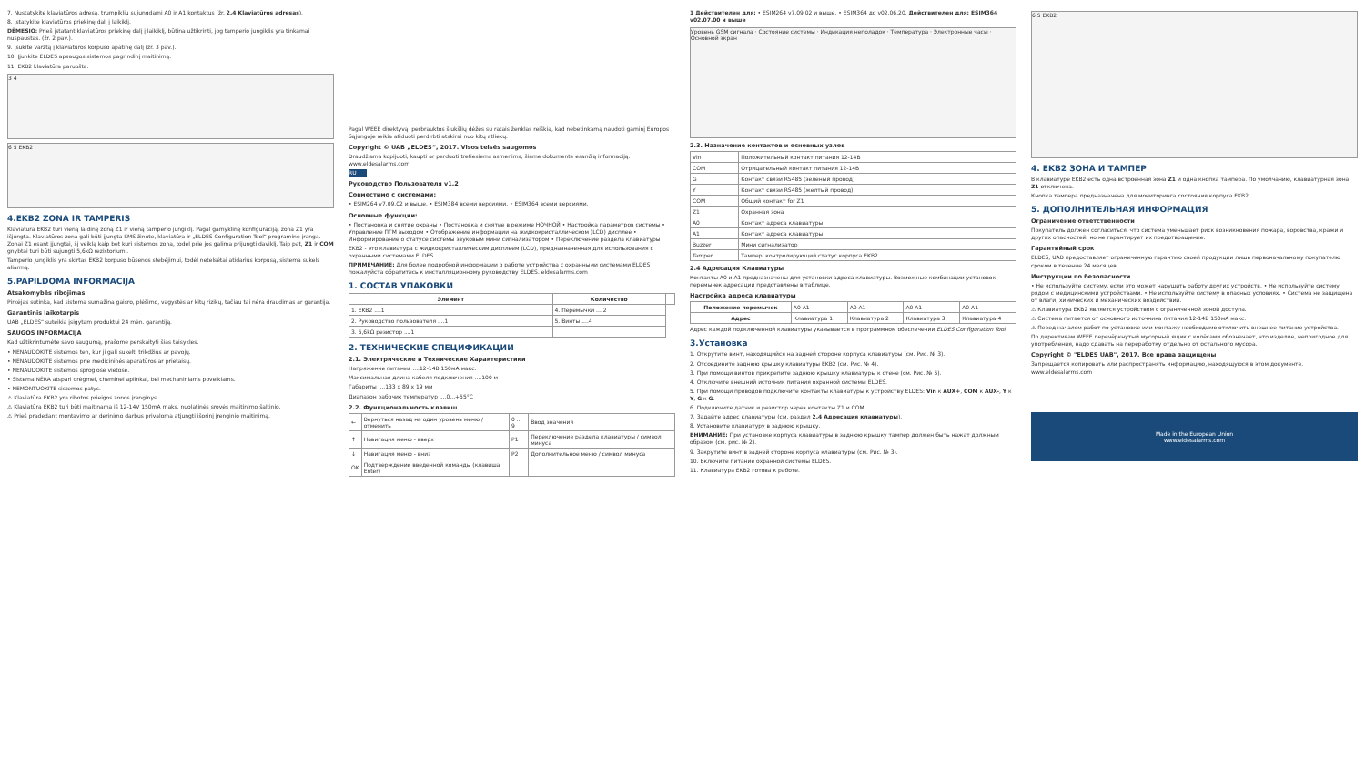7. Nustatykite klaviatūros adresą, trumpikliu sujungdami A0 ir A1 kontaktus (žr. 2.4 Klaviatūros adresas).
8. Įstatykite klaviatūros priekinę dalį į laikiklį.
DĖMESIO: Prieš įstatant klaviatūros priekinę dalį į laikiklį, būtina užtikrinti, jog tamperio jungiklis yra tinkamai nuspaustas. (žr. 2 pav.).
9. Įsukite varžtą į klaviatūros korpuso apatinę dalį (žr. 3 pav.).
10. Įjunkite ELDES apsaugos sistemos pagrindinį maitinimą.
11. EKB2 klaviatūra paruošta.
3 4
6 5 EKB2
4.EKB2 ZONA IR TAMPERIS
Klaviatūra EKB2 turi vieną laidinę zoną Z1 ir vieną tamperio jungiklį. Pagal gamyklinę konfigūraciją, zona Z1 yra išjungta. Klaviatūros zona gali būti įjungta SMS žinute, klaviatūra ir „ELDES Configuration Tool“ programine įranga. Zonai Z1 esant įjungtai, šį veiklą kaip bet kuri sistemos zona, todėl prie jos galima prijungti daviklį. Taip pat, Z1 ir COM gnybtai turi būti sujungti 5,6kΩ rezistoriumi.
Tamperio jungiklis yra skirtas EKB2 korpuso būsenos stebėjimui, todėl netelsėtai atidarius korpusą, sistema sukels aliarmą.
5.PAPILDOMA INFORMACIJA
Atsakomybės ribojimas
Pirkėjas sutinka, kad sistema sumažina gaisro, plėšimo, vagystės ar kitų rizikų, tačiau tai nėra draudimas ar garantija.
Garantinis laikotarpis
UAB „ELDES“ suteikia įsigytam produktui 24 mėn. garantiją.
SAUGOS INFORMACIJA
Kad užtikrintumėte savo saugumą, prašome perskaityti šias taisykles.
• NENAUDOKITE sistemos ten, kur ji gali sukelti trikdžius ar pavojų.
• NENAUDOKITE sistemos prie medicininės aparatūros ar prietaisų.
• NENAUDOKITE sistemos sprogiose vietose.
• Sistema NĖRA atspari drėgmei, cheminei aplinkai, bei mechaniniams poveikiams.
• NEMONTUOKITE sistemos patys.
⚠ Klaviatūra EKB2 yra ribotos prieigos zonos įrenginys.
⚠ Klaviatūra EKB2 turi būti maitinama iš 12-14V 150mA maks. nuolatinės srovės maitinimo šaltinio.
⚠ Prieš pradedant montavimo ar derinimo darbus privaloma atjungti išorinį įrenginio maitinimą.
Pagal WEEE direktyvą, perbrauktos šiukšlių dėžės su ratais ženklas reiškia, kad nebetinkamą naudoti gaminį Europos Sąjungoje reikia atiduoti perdirbti atskirai nuo kitų atliekų.
Copyright © UAB „ELDES“, 2017. Visos teisės saugomos
Draudžiama kopijuoti, kaupti ar perduoti tretiesiems asmenims, šiame dokumente esančią informaciją. www.eldesalarms.com
RU
Руководство Пользователя v1.2
Совместимо с системами:
• ESIM264 v7.09.02 и выше. • ESIM384 всеми версиями. • ESIM364 всеми версиями.
Основные функции:
• Постановка и снятие охраны • Постановка и снятие в режиме НОЧНОЙ • Настройка параметров системы • Управление ПГМ выходом • Отображение информации на жидкокристаллическом (LCD) дисплее • Информирование о статусе системы звуковым мини сигнализатором • Переключение раздела клавиатуры
EKB2 - это клавиатура с жидкокристаллическим дисплеем (LCD), предназначенная для использования с охранными системами ELDES.
ПРИМЕЧАНИЕ: Для более подробной информации о работе устройства с охранными системами ELDES пожалуйста обратитесь к инсталляционному руководству ELDES. eldesalarms.com
1. СОСТАВ УПАКОВКИ
| Элемент | Количество | |
| --- | --- | --- |
| 1. EKB2 ....1 | 4. Перемычки ....2 | |
| 2. Руководство пользователя ....1 | 5. Винты ....4 | |
| 3. 5,6kΩ резистор ....1 | | |
2. ТЕХНИЧЕСКИЕ СПЕЦИФИКАЦИИ
2.1. Электрические и Технические Характеристики
Напряжение питания ....12-14В 150мА макс.
Максимальная длина кабеля подключения ....100 м
Габариты ....133 x 89 x 19 мм
Диапазон рабочих температур ....0...+55°C
2.2. Функциональность клавиш
| ← | Вернуться назад на один уровень меню / отменить | 0 ... 9 | Ввод значения |
| ↑ | Навигация меню - вверх | P1 | Переключение раздела клавиатуры / символ минуса |
| ↓ | Навигация меню - вниз | P2 | Дополнительное меню / символ минуса |
| OK | Подтверждение введенной команды (клавиша Enter) | | |
1 Действителен для: • ESIM264 v7.09.02 и выше. • ESIM364 до v02.06.20. Действителен для: ESIM364 v02.07.00 и выше
Уровень GSM сигнала · Состояние системы · Индикация неполадок · Температура · Электронные часы · Основной экран
2.3. Назначение контактов и основных узлов
| Vin | Положительный контакт питания 12-14В |
| COM | Отрицательный контакт питания 12-14В |
| G | Контакт связи RS485 (зеленый провод) |
| Y | Контакт связи RS485 (желтый провод) |
| COM | Общий контакт for Z1 |
| Z1 | Охранная зона |
| A0 | Контакт адреса клавиатуры |
| A1 | Контакт адреса клавиатуры |
| Buzzer | Мини сигнализатор |
| Tamper | Тампер, контролирующий статус корпуса EKB2 |
2.4 Адресация Клавиатуры
Контакты A0 и A1 предназначены для установки адреса клавиатуры. Возможные комбинации установок перемычек адресации представлены в таблице.
Настройка адреса клавиатуры
| Положение перемычек | A0 A1 | A0 A1 | A0 A1 | A0 A1 |
| Адрес | Клавиатура 1 | Клавиатура 2 | Клавиатура 3 | Клавиатура 4 |
Адрес каждой подключенной клавиатуры указывается в программном обеспечении ELDES Configuration Tool.
3.Установка
1. Открутите винт, находящийся на задней стороне корпуса клавиатуры (см. Рис. № 3).
2. Отсоедините заднюю крышку клавиатуры EKB2 (см. Рис. № 4).
3. При помощи винтов прикрепите заднюю крышку клавиатуры к стене (см. Рис. № 5).
4. Отключите внешний источник питания охранной системы ELDES.
5. При помощи проводов подключите контакты клавиатуры к устройству ELDES: Vin к AUX+, COM к AUX-, Y к Y, G к G.
6. Подключите датчик и резистор через контакты Z1 и COM.
7. Задайте адрес клавиатуры (см. раздел 2.4 Адресация клавиатуры).
8. Установите клавиатуру в заднюю крышку.
ВНИМАНИЕ: При установке корпуса клавиатуры в заднюю крышку тампер должен быть нажат должным образом (см. рис. № 2).
9. Закрутите винт в задней стороне корпуса клавиатуры (см. Рис. № 3).
10. Включите питание охранной системы ELDES.
11. Клавиатура EKB2 готова к работе.
6 5 EKB2
4. EKB2 ЗОНА И ТАМПЕР
В клавиатуре EKB2 есть одна встроенная зона Z1 и одна кнопка тампера. По умолчанию, клавиатурная зона Z1 отключена.
Кнопка тампера предназначена для мониторинга состояния корпуса EKB2.
5. ДОПОЛНИТЕЛЬНАЯ ИНФОРМАЦИЯ
Ограничение ответственности
Покупатель должен согласиться, что система уменьшает риск возникновения пожара, воровства, кражи и других опасностей, но не гарантирует их предотвращение.
Гарантийный срок
ELDES, UAB предоставляет ограниченную гарантию своей продукции лишь первоначальному покупателю сроком в течение 24 месяцев.
Инструкции по безопасности
• Не используйте систему, если это может нарушить работу других устройств. • Не используйте систему рядом с медицинскими устройствами. • Не используйте систему в опасных условиях. • Система не защищена от влаги, химических и механических воздействий.
⚠ Клавиатура EKB2 является устройством с ограниченной зоной доступа.
⚠ Система питается от основного источника питания 12-14В 150мА макс.
⚠ Перед началом работ по установке или монтажу необходимо отключить внешнее питание устройства.
По директивам WEEE перечёркнутый мусорный ящик с колёсами обозначает, что изделие, непригодное для употребления, надо сдавать на переработку отдельно от остального мусора.
Copyright © "ELDES UAB", 2017. Все права защищены
Запрещается копировать или распространять информацию, находящуюся в этом документе. www.eldesalarms.com
Made in the European Union
www.eldesalarms.com